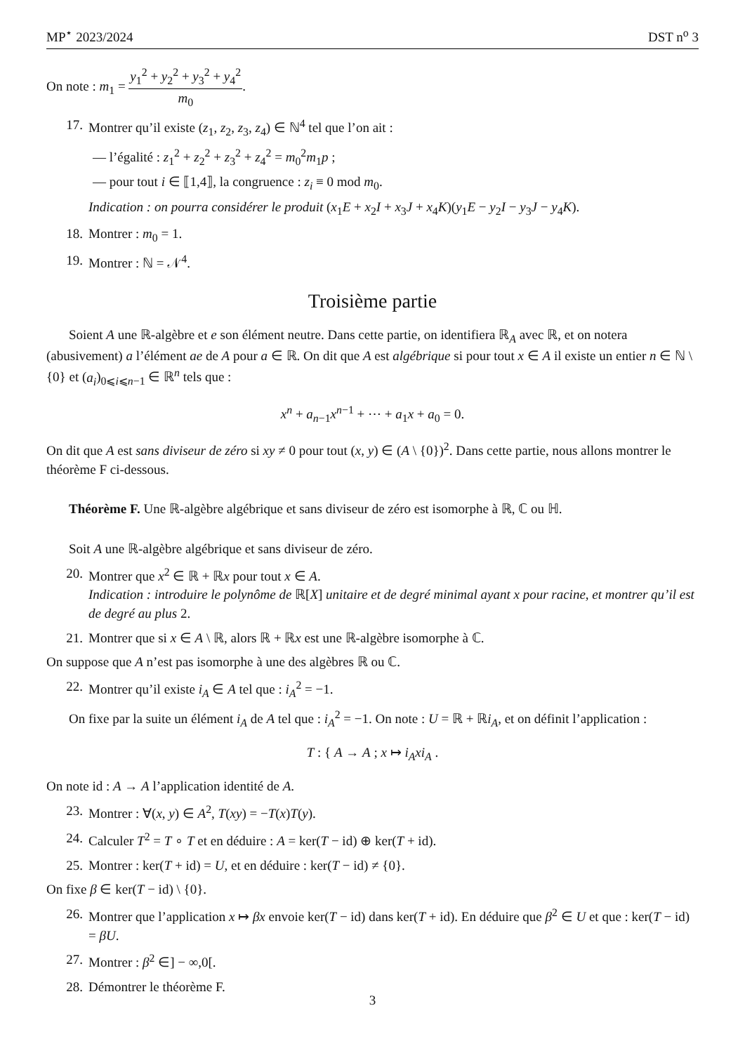MP<sup>⋆</sup> 2023/2024 DST n<sup>o</sup> 3
On note : m<sub>1</sub> = y<sub>1</sub><sup>2</sup> + y<sub>2</sub><sup>2</sup> + y<sub>3</sub><sup>2</sup> + y<sub>4</sub><sup>2</sup> m<sub>0</sub>.
17. Montrer qu’il existe (z<sub>1</sub>, z<sub>2</sub>, z<sub>3</sub>, z<sub>4</sub>) ∈ ℕ<sup>4</sup> tel que l’on ait :
— l’égalité : z<sub>1</sub><sup>2</sup> + z<sub>2</sub><sup>2</sup> + z<sub>3</sub><sup>2</sup> + z<sub>4</sub><sup>2</sup> = m<sub>0</sub><sup>2</sup>m<sub>1</sub>p ;
— pour tout i ∈ ⟦1,4⟧, la congruence : z<sub>i</sub> ≡ 0 mod m<sub>0</sub>.
Indication : on pourra considérer le produit (x<sub>1</sub>E + x<sub>2</sub>I + x<sub>3</sub>J + x<sub>4</sub>K)(y<sub>1</sub>E − y<sub>2</sub>I − y<sub>3</sub>J − y<sub>4</sub>K).
18. Montrer : m<sub>0</sub> = 1.
19. Montrer : ℕ = 𝒩<sup>4</sup>.
Troisième partie
Soient A une ℝ-algèbre et e son élément neutre. Dans cette partie, on identifiera ℝ<sub>A</sub> avec ℝ, et on notera (abusivement) a l’élément ae de A pour a ∈ ℝ. On dit que A est algébrique si pour tout x ∈ A il existe un entier n ∈ ℕ \ {0} et (a<sub>i</sub>)<sub>0⩽i⩽n−1</sub> ∈ ℝ<sup>n</sup> tels que :
x<sup>n</sup> + a<sub>n−1</sub>x<sup>n−1</sup> + ⋯ + a<sub>1</sub>x + a<sub>0</sub> = 0.
On dit que A est sans diviseur de zéro si xy ≠ 0 pour tout (x, y) ∈ (A \ {0})<sup>2</sup>. Dans cette partie, nous allons montrer le théorème F ci-dessous.
Théorème F. Une ℝ-algèbre algébrique et sans diviseur de zéro est isomorphe à ℝ, ℂ ou ℍ.
Soit A une ℝ-algèbre algébrique et sans diviseur de zéro.
20. Montrer que x<sup>2</sup> ∈ ℝ + ℝx pour tout x ∈ A.
Indication : introduire le polynôme de ℝ[X] unitaire et de degré minimal ayant x pour racine, et montrer qu’il est de degré au plus 2.
21. Montrer que si x ∈ A \ ℝ, alors ℝ + ℝx est une ℝ-algèbre isomorphe à ℂ.
On suppose que A n’est pas isomorphe à une des algèbres ℝ ou ℂ.
22. Montrer qu’il existe i<sub>A</sub> ∈ A tel que : i<sub>A</sub><sup>2</sup> = −1.
On fixe par la suite un élément i<sub>A</sub> de A tel que : i<sub>A</sub><sup>2</sup> = −1. On note : U = ℝ + ℝi<sub>A</sub>, et on définit l’application :
T : { A → A ; x ↦ i<sub>A</sub>xi<sub>A</sub> .
On note id : A → A l’application identité de A.
23. Montrer : ∀(x, y) ∈ A<sup>2</sup>, T(xy) = −T(x)T(y).
24. Calculer T<sup>2</sup> = T ∘ T et en déduire : A = ker(T − id) ⊕ ker(T + id).
25. Montrer : ker(T + id) = U, et en déduire : ker(T − id) ≠ {0}.
On fixe β ∈ ker(T − id) \ {0}.
26. Montrer que l’application x ↦ βx envoie ker(T − id) dans ker(T + id). En déduire que β<sup>2</sup> ∈ U et que : ker(T − id) = βU.
27. Montrer : β<sup>2</sup> ∈] − ∞,0[.
28. Démontrer le théorème F.
3